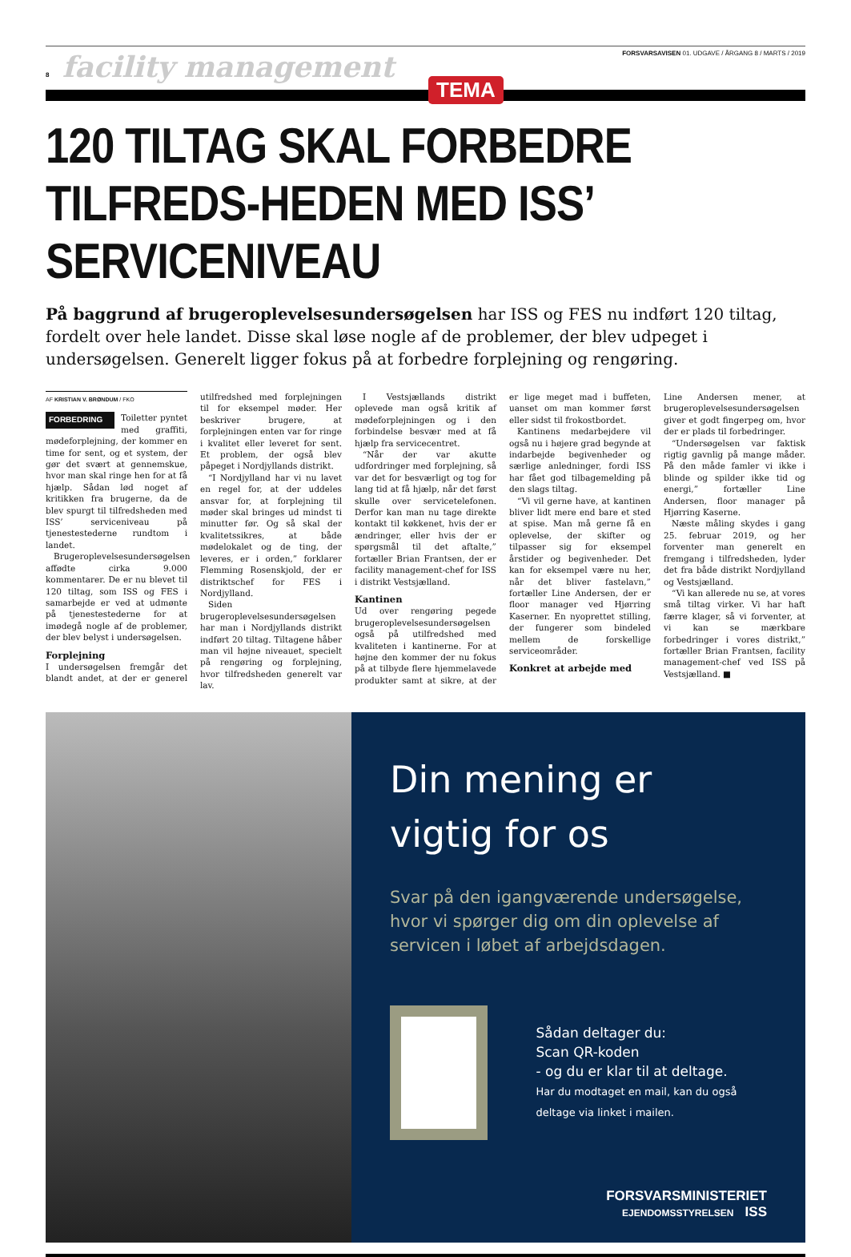TEMA
8 facility management
FORSVARSAVISEN 01. UDGAVE / ÅRGANG 8 / MARTS / 2019
120 TILTAG SKAL FORBEDRE TILFREDS-HEDEN MED ISS’ SERVICENIVEAU
På baggrund af brugeroplevelsesundersøgelsen har ISS og FES nu indført 120 tiltag, fordelt over hele landet. Disse skal løse nogle af de problemer, der blev udpeget i undersøgelsen. Generelt ligger fokus på at forbedre forplejning og rengøring.
AF KRISTIAN V. BRØNDUM / FKO
FORBEDRING Toiletter pyntet med graffiti, mødeforplejning, der kommer en time for sent, og et system, der gør det svært at gennemskue, hvor man skal ringe hen for at få hjælp. Sådan lød noget af kritikken fra brugerne, da de blev spurgt til tilfredsheden med ISS’ serviceniveau på tjenestestederne rundtom i landet.
Brugeroplevelsesundersøgelsen affødte cirka 9.000 kommentarer. De er nu blevet til 120 tiltag, som ISS og FES i samarbejde er ved at udmønte på tjenestestederne for at imødegå nogle af de problemer, der blev belyst i undersøgelsen.
Forplejning
I undersøgelsen fremgår det blandt andet, at der er generel utilfredshed med forplejningen til for eksempel møder. Her beskriver brugere, at forplejningen enten var for ringe i kvalitet eller leveret for sent. Et problem, der også blev påpeget i Nordjyllands distrikt.
“I Nordjylland har vi nu lavet en regel for, at der uddeles ansvar for, at forplejning til møder skal bringes ud mindst ti minutter før. Og så skal der kvalitetssikres, at både mødelokalet og de ting, der leveres, er i orden,” forklarer Flemming Rosenskjold, der er distriktschef for FES i Nordjylland.
Siden brugeroplevelsesundersøgelsen har man i Nordjyllands distrikt indført 20 tiltag. Tiltagene håber man vil højne niveauet, specielt på rengøring og forplejning, hvor tilfredsheden generelt var lav.
I Vestsjællands distrikt oplevede man også kritik af mødeforplejningen og i den forbindelse besvær med at få hjælp fra servicecentret.
“Når der var akutte udfordringer med forplejning, så var det for besværligt og tog for lang tid at få hjælp, når det først skulle over servicetelefonen. Derfor kan man nu tage direkte kontakt til køkkenet, hvis der er ændringer, eller hvis der er spørgsmål til det aftalte,” fortæller Brian Frantsen, der er facility management-chef for ISS i distrikt Vestsjælland.
Kantinen
Ud over rengøring pegede brugeroplevelsesundersøgelsen også på utilfredshed med kvaliteten i kantinerne. For at højne den kommer der nu fokus på at tilbyde flere hjemmelavede produkter samt at sikre, at der er lige meget mad i buffeten, uanset om man kommer først eller sidst til frokostbordet.
Kantinens medarbejdere vil også nu i højere grad begynde at indarbejde begivenheder og særlige anledninger, fordi ISS har fået god tilbagemelding på den slags tiltag.
“Vi vil gerne have, at kantinen bliver lidt mere end bare et sted at spise. Man må gerne få en oplevelse, der skifter og tilpasser sig for eksempel årstider og begivenheder. Det kan for eksempel være nu her, når det bliver fastelavn,” fortæller Line Andersen, der er floor manager ved Hjørring Kaserner. En nyoprettet stilling, der fungerer som bindeled mellem de forskellige serviceområder.
Konkret at arbejde med
Line Andersen mener, at brugeroplevelsesundersøgelsen giver et godt fingerpeg om, hvor der er plads til forbedringer.
“Undersøgelsen var faktisk rigtig gavnlig på mange måder. På den måde famler vi ikke i blinde og spilder ikke tid og energi,” fortæller Line Andersen, floor manager på Hjørring Kaserne.
Næste måling skydes i gang 25. februar 2019, og her forventer man generelt en fremgang i tilfredsheden, lyder det fra både distrikt Nordjylland og Vestsjælland.
“Vi kan allerede nu se, at vores små tiltag virker. Vi har haft færre klager, så vi forventer, at vi kan se mærkbare forbedringer i vores distrikt,” fortæller Brian Frantsen, facility management-chef ved ISS på Vestsjælland. ■
Din mening er vigtig for os
Svar på den igangværende undersøgelse, hvor vi spørger dig om din oplevelse af servicen i løbet af arbejdsdagen.
Sådan deltager du:
Scan QR-koden
- og du er klar til at deltage.
Har du modtaget en mail, kan du også deltage via linket i mailen.
FORSVARSMINISTERIET
EJENDOMSSTYRELSEN ISS